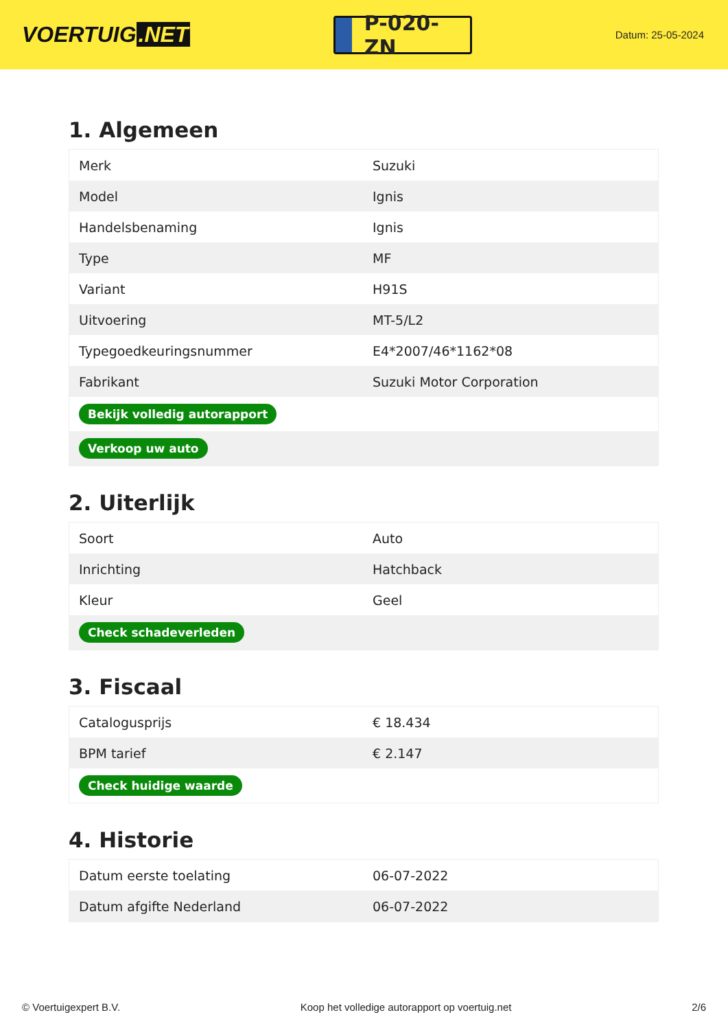VOERTUIG.NET
P-020-ZN
Datum: 25-05-2024
1. Algemeen
| Merk | Suzuki |
| Model | Ignis |
| Handelsbenaming | Ignis |
| Type | MF |
| Variant | H91S |
| Uitvoering | MT-5/L2 |
| Typegoedkeuringsnummer | E4*2007/46*1162*08 |
| Fabrikant | Suzuki Motor Corporation |
| Bekijk volledig autorapport | |
| Verkoop uw auto | |
2. Uiterlijk
| Soort | Auto |
| Inrichting | Hatchback |
| Kleur | Geel |
| Check schadeverleden | |
3. Fiscaal
| Catalogusprijs | € 18.434 |
| BPM tarief | € 2.147 |
| Check huidige waarde | |
4. Historie
| Datum eerste toelating | 06-07-2022 |
| Datum afgifte Nederland | 06-07-2022 |
© Voertuigexpert B.V. Koop het volledige autorapport op voertuig.net 2/6